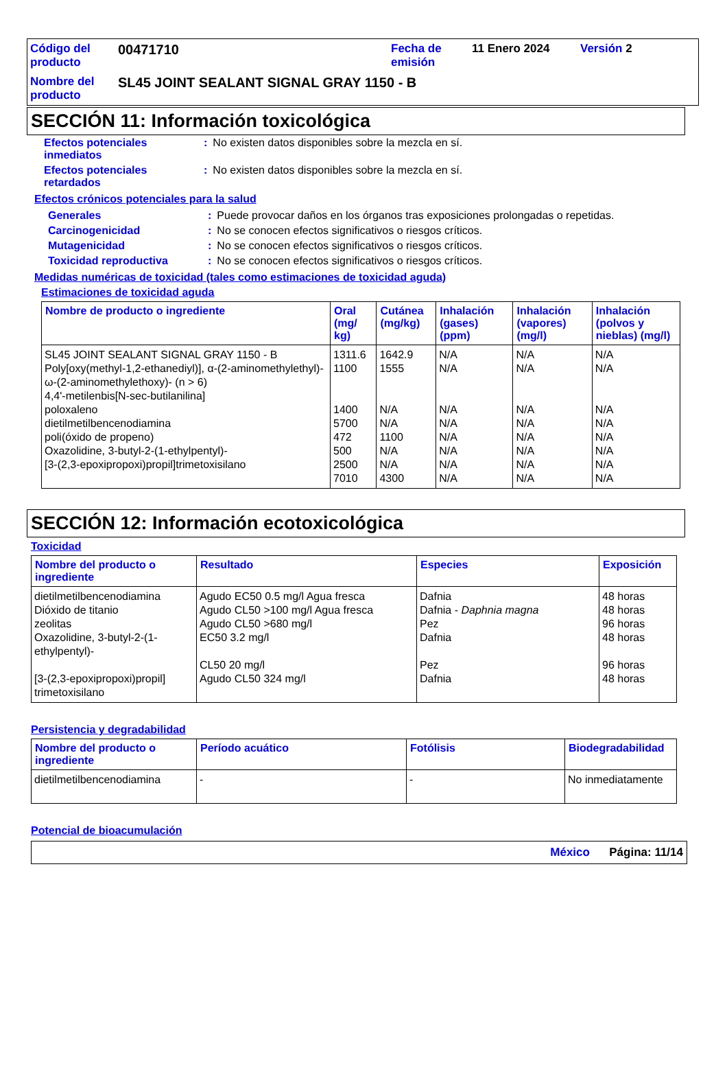| Código del producto | 00471710 | Fecha de emisión | 11 Enero 2024 | Versión 2 |
| Nombre del producto | SL45 JOINT SEALANT SIGNAL GRAY 1150 - B | | | |
SECCIÓN 11: Información toxicológica
| Efectos potenciales inmediatos | : | No existen datos disponibles sobre la mezcla en sí. |
| Efectos potenciales retardados | : | No existen datos disponibles sobre la mezcla en sí. |
Efectos crónicos potenciales para la salud
| Generales | : | Puede provocar daños en los órganos tras exposiciones prolongadas o repetidas. |
| Carcinogenicidad | : | No se conocen efectos significativos o riesgos críticos. |
| Mutagenicidad | : | No se conocen efectos significativos o riesgos críticos. |
| Toxicidad reproductiva | : | No se conocen efectos significativos o riesgos críticos. |
Medidas numéricas de toxicidad (tales como estimaciones de toxicidad aguda)
Estimaciones de toxicidad aguda
| Nombre de producto o ingrediente | Oral (mg/ kg) | Cutánea (mg/kg) | Inhalación (gases) (ppm) | Inhalación (vapores) (mg/l) | Inhalación (polvos y nieblas) (mg/l) |
| --- | --- | --- | --- | --- | --- |
| SL45 JOINT SEALANT SIGNAL GRAY 1150 - B Poly[oxy(methyl-1,2-ethanediyl)], α-(2-aminomethylethyl)-ω-(2-aminomethylethoxy)- (n > 6) 4,4'-metilenbis[N-sec-butilanilina] poloxaleno dietilmetilbencenodiamina poli(óxido de propeno) Oxazolidine, 3-butyl-2-(1-ethylpentyl)- [3-(2,3-epoxipropoxi)propil]trimetoxisilano | 1311.6 1100 1400 5700 472 500 2500 7010 | 1642.9 1555 N/A N/A 1100 N/A N/A 4300 | N/A N/A N/A N/A N/A N/A N/A N/A | N/A N/A N/A N/A N/A N/A N/A N/A | N/A N/A N/A N/A N/A N/A N/A N/A |
SECCIÓN 12: Información ecotoxicológica
Toxicidad
| Nombre del producto o ingrediente | Resultado | Especies | Exposición |
| --- | --- | --- | --- |
| dietilmetilbencenodiamina Dióxido de titanio zeolitas Oxazolidine, 3-butyl-2-(1-ethylpentyl)- [3-(2,3-epoxipropoxi)propil] trimetoxisilano | Agudo EC50 0.5 mg/l Agua fresca Agudo CL50 >100 mg/l Agua fresca Agudo CL50 >680 mg/l EC50 3.2 mg/l CL50 20 mg/l Agudo CL50 324 mg/l | Dafnia Dafnia - Daphnia magna Pez Dafnia Pez Dafnia | 48 horas 48 horas 96 horas 48 horas 96 horas 48 horas |
Persistencia y degradabilidad
| Nombre del producto o ingrediente | Período acuático | Fotólisis | Biodegradabilidad |
| --- | --- | --- | --- |
| dietilmetilbencenodiamina | - | - | No inmediatamente |
Potencial de bioacumulación
México Página: 11/14